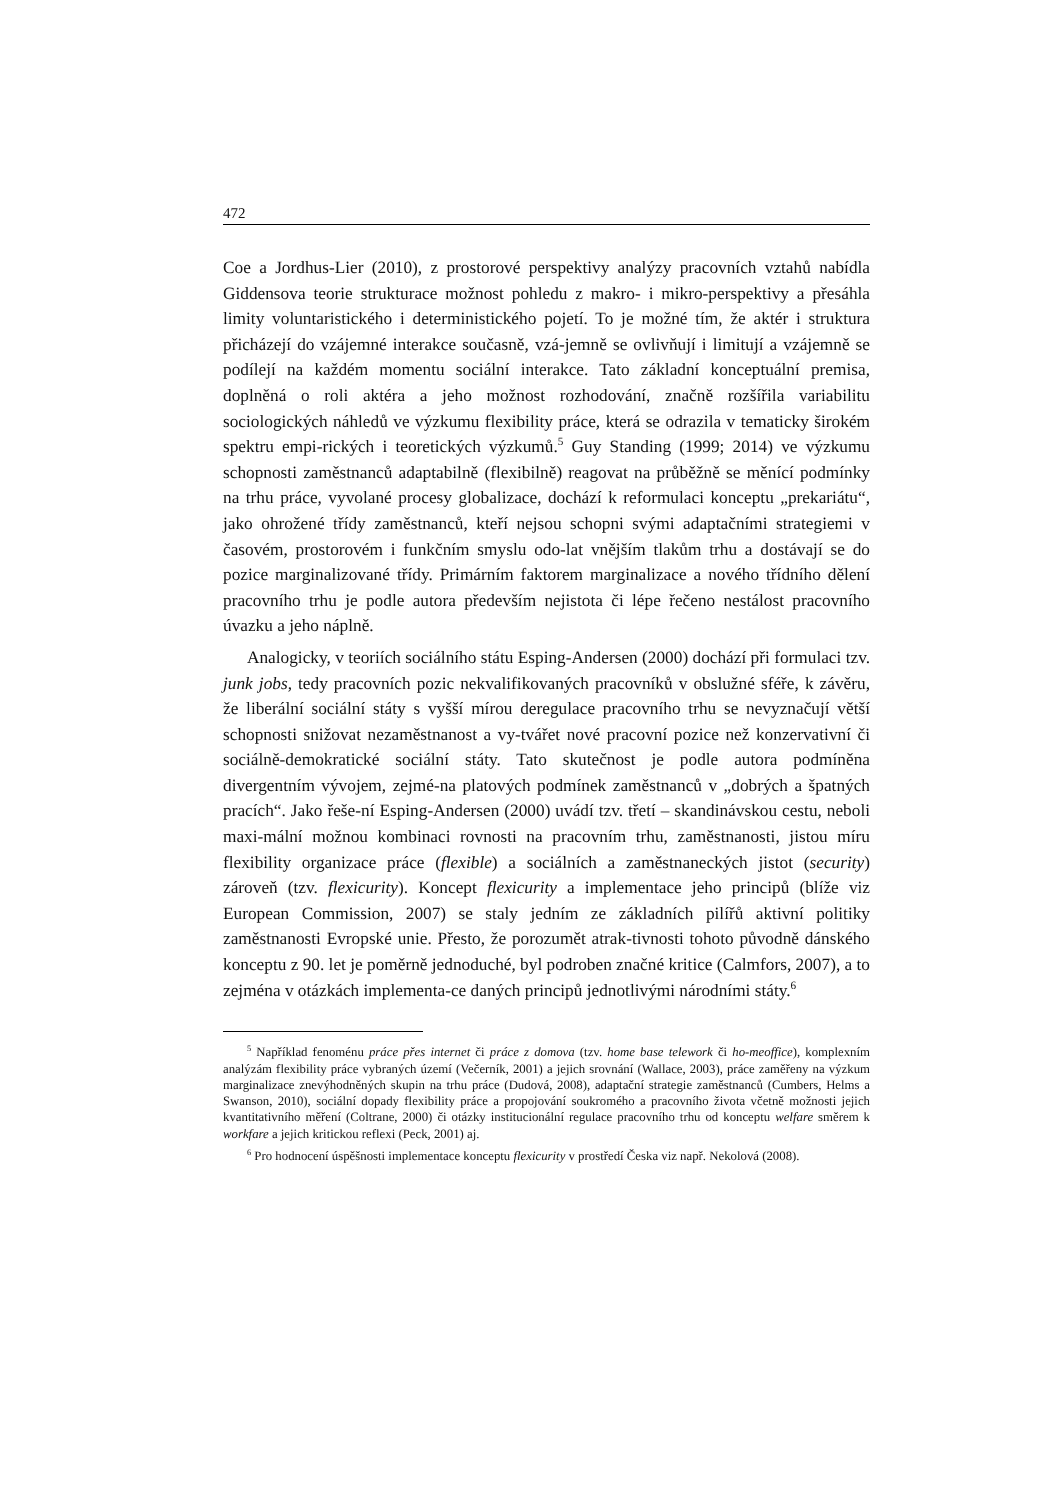472
Coe a Jordhus-Lier (2010), z prostorové perspektivy analýzy pracovních vztahů nabídla Giddensova teorie strukturace možnost pohledu z makro- i mikro-perspektivy a přesáhla limity voluntaristického i deterministického pojetí. To je možné tím, že aktér i struktura přicházejí do vzájemné interakce současně, vzá-jemně se ovlivňují i limitují a vzájemně se podílejí na každém momentu sociální interakce. Tato základní konceptuální premisa, doplněná o roli aktéra a jeho možnost rozhodování, značně rozšířila variabilitu sociologických náhledů ve výzkumu flexibility práce, která se odrazila v tematicky širokém spektru empi-rických i teoretických výzkumů.<sup>5</sup> Guy Standing (1999; 2014) ve výzkumu schopnosti zaměstnanců adaptabilně (flexibilně) reagovat na průběžně se měnící podmínky na trhu práce, vyvolané procesy globalizace, dochází k reformulaci konceptu „prekariátu“, jako ohrožené třídy zaměstnanců, kteří nejsou schopni svými adaptačními strategiemi v časovém, prostorovém i funkčním smyslu odo-lat vnějším tlakům trhu a dostávají se do pozice marginalizované třídy. Primárním faktorem marginalizace a nového třídního dělení pracovního trhu je podle autora především nejistota či lépe řečeno nestálost pracovního úvazku a jeho náplně.
Analogicky, v teoriích sociálního státu Esping-Andersen (2000) dochází při formulaci tzv. junk jobs, tedy pracovních pozic nekvalifikovaných pracovníků v obslužné sféře, k závěru, že liberální sociální státy s vyšší mírou deregulace pracovního trhu se nevyznačují větší schopnosti snižovat nezaměstnanost a vy-tvářet nové pracovní pozice než konzervativní či sociálně-demokratické sociální státy. Tato skutečnost je podle autora podmíněna divergentním vývojem, zejmé-na platových podmínek zaměstnanců v „dobrých a špatných pracích“. Jako řeše-ní Esping-Andersen (2000) uvádí tzv. třetí – skandinávskou cestu, neboli maxi-mální možnou kombinaci rovnosti na pracovním trhu, zaměstnanosti, jistou míru flexibility organizace práce (flexible) a sociálních a zaměstnaneckých jistot (security) zároveň (tzv. flexicurity). Koncept flexicurity a implementace jeho principů (blíže viz European Commission, 2007) se staly jedním ze základních pilířů aktivní politiky zaměstnanosti Evropské unie. Přesto, že porozumět atrak-tivnosti tohoto původně dánského konceptu z 90. let je poměrně jednoduché, byl podroben značné kritice (Calmfors, 2007), a to zejména v otázkách implementa-ce daných principů jednotlivými národními státy.<sup>6</sup>
<sup>5</sup> Například fenoménu práce přes internet či práce z domova (tzv. home base telework či ho-meoffice), komplexním analýzám flexibility práce vybraných území (Večerník, 2001) a jejich srovnání (Wallace, 2003), práce zaměřeny na výzkum marginalizace znevýhodněných skupin na trhu práce (Dudová, 2008), adaptační strategie zaměstnanců (Cumbers, Helms a Swanson, 2010), sociální dopady flexibility práce a propojování soukromého a pracovního života včetně možnosti jejich kvantitativního měření (Coltrane, 2000) či otázky institucionální regulace pracovního trhu od konceptu welfare směrem k workfare a jejich kritickou reflexi (Peck, 2001) aj.
<sup>6</sup> Pro hodnocení úspěšnosti implementace konceptu flexicurity v prostředí Česka viz např. Nekolová (2008).